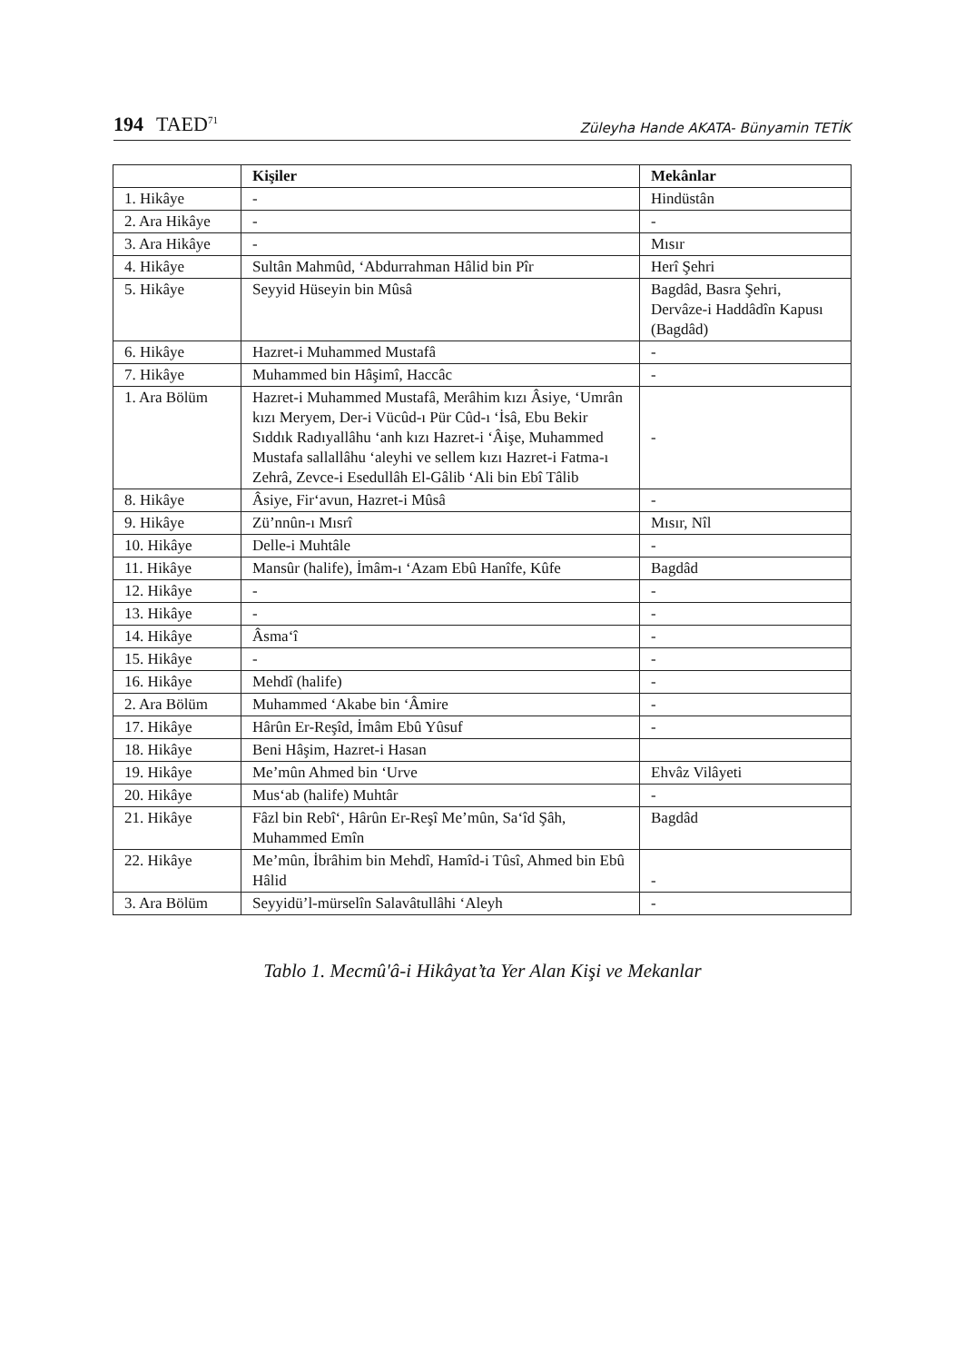194 TAED<sup>71</sup>
Züleyha Hande AKATA- Bünyamin TETİK
| | Kişiler | Mekânlar |
| --- | --- | --- |
| 1. Hikâye | - | Hindüstân |
| 2. Ara Hikâye | - | - |
| 3. Ara Hikâye | - | Mısır |
| 4. Hikâye | Sultân Mahmûd, ‘Abdurrahman Hâlid bin Pîr | Herî Şehri |
| 5. Hikâye | Seyyid Hüseyin bin Mûsâ | Bagdâd, Basra Şehri, Dervâze-i Haddâdîn Kapusı (Bagdâd) |
| 6. Hikâye | Hazret-i Muhammed Mustafâ | - |
| 7. Hikâye | Muhammed bin Hâşimî, Haccâc | - |
| 1. Ara Bölüm | Hazret-i Muhammed Mustafâ, Merâhim kızı Âsiye, ‘Umrân kızı Meryem, Der-i Vücûd-ı Pür Cûd-ı ‘İsâ, Ebu Bekir Sıddık Radıyallâhu ‘anh kızı Hazret-i ‘Âişe, Muhammed Mustafa sallallâhu ‘aleyhi ve sellem kızı Hazret-i Fatma-ı Zehrâ, Zevce-i Esedullâh El-Gâlib ‘Ali bin Ebî Tâlib | - |
| 8. Hikâye | Âsiye, Fir‘avun, Hazret-i Mûsâ | - |
| 9. Hikâye | Zü’nnûn-ı Mısrî | Mısır, Nîl |
| 10. Hikâye | Delle-i Muhtâle | - |
| 11. Hikâye | Mansûr (halife), İmâm-ı ‘Azam Ebû Hanîfe, Kûfe | Bagdâd |
| 12. Hikâye | - | - |
| 13. Hikâye | - | - |
| 14. Hikâye | Âsma‘î | - |
| 15. Hikâye | - | - |
| 16. Hikâye | Mehdî (halife) | - |
| 2. Ara Bölüm | Muhammed ‘Akabe bin ‘Âmire | - |
| 17. Hikâye | Hârûn Er-Reşîd, İmâm Ebû Yûsuf | - |
| 18. Hikâye | Beni Hâşim, Hazret-i Hasan | |
| 19. Hikâye | Me’mûn Ahmed bin ‘Urve | Ehvâz Vilâyeti |
| 20. Hikâye | Mus‘ab (halife) Muhtâr | - |
| 21. Hikâye | Fâzl bin Rebî‘, Hârûn Er-Reşî Me’mûn, Sa‘îd Şâh, Muhammed Emîn | Bagdâd |
| 22. Hikâye | Me’mûn, İbrâhim bin Mehdî, Hamîd-i Tûsî, Ahmed bin Ebû Hâlid | - |
| 3. Ara Bölüm | Seyyidü’l-mürselîn Salavâtullâhi ‘Aleyh | - |
Tablo 1. Mecmû'â-i Hikâyat’ta Yer Alan Kişi ve Mekanlar